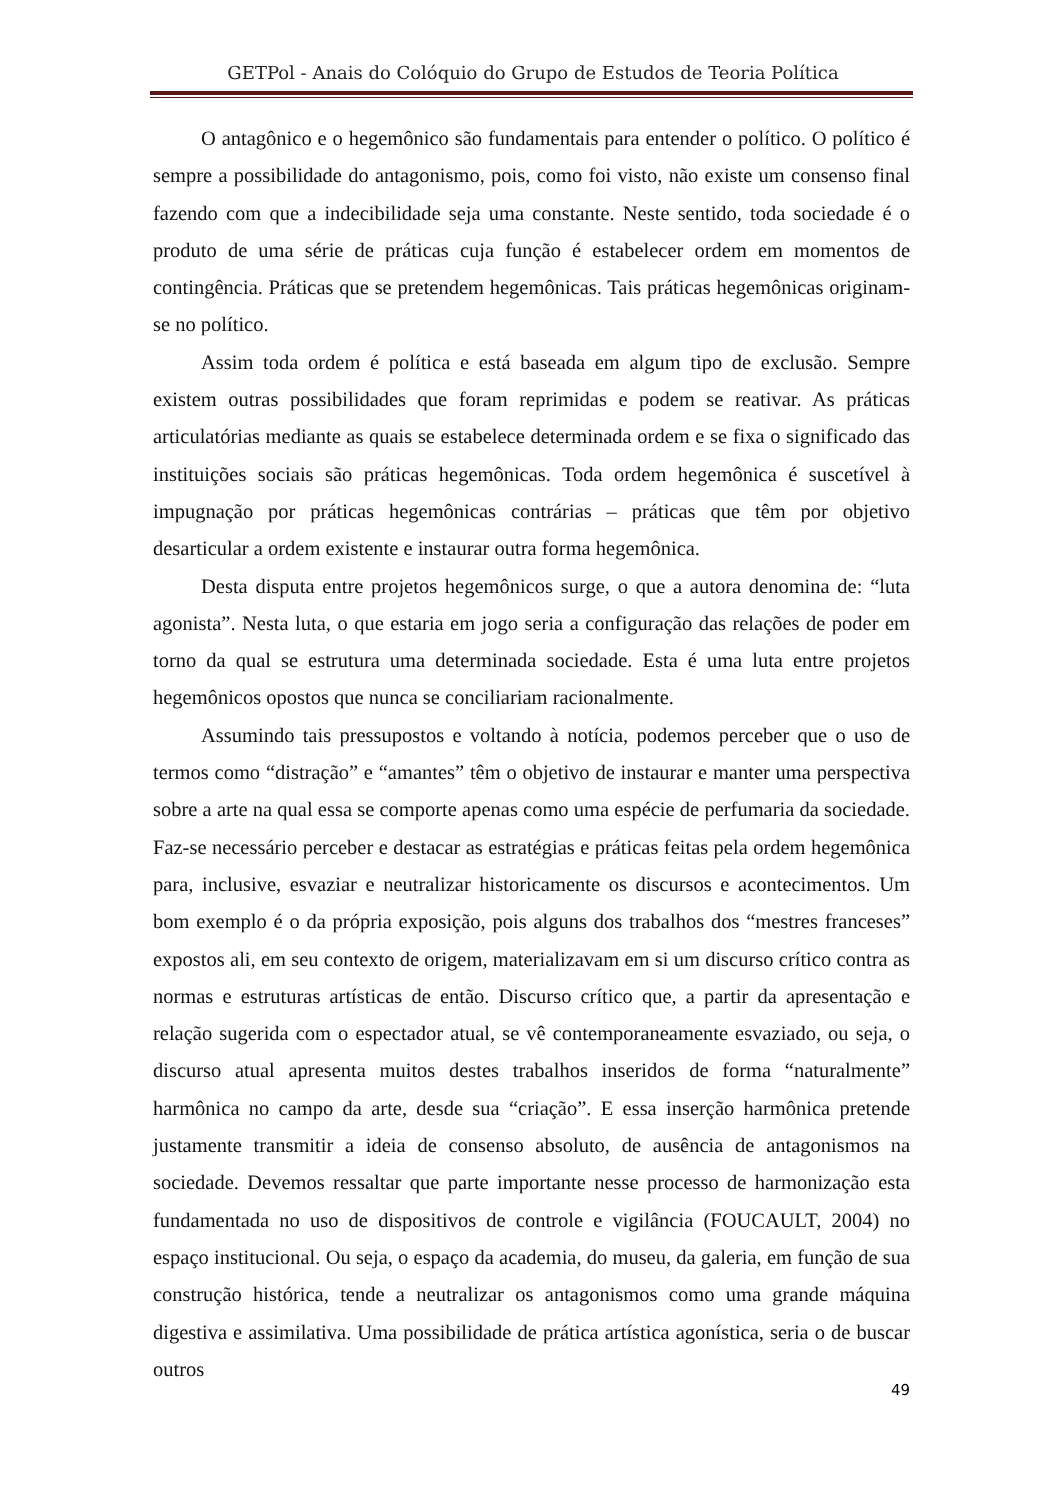GETPol - Anais do Colóquio do Grupo de Estudos de Teoria Política
O antagônico e o hegemônico são fundamentais para entender o político. O político é sempre a possibilidade do antagonismo, pois, como foi visto, não existe um consenso final fazendo com que a indecibilidade seja uma constante. Neste sentido, toda sociedade é o produto de uma série de práticas cuja função é estabelecer ordem em momentos de contingência. Práticas que se pretendem hegemônicas. Tais práticas hegemônicas originam-se no político.
Assim toda ordem é política e está baseada em algum tipo de exclusão. Sempre existem outras possibilidades que foram reprimidas e podem se reativar. As práticas articulatórias mediante as quais se estabelece determinada ordem e se fixa o significado das instituições sociais são práticas hegemônicas. Toda ordem hegemônica é suscetível à impugnação por práticas hegemônicas contrárias – práticas que têm por objetivo desarticular a ordem existente e instaurar outra forma hegemônica.
Desta disputa entre projetos hegemônicos surge, o que a autora denomina de: “luta agonista”. Nesta luta, o que estaria em jogo seria a configuração das relações de poder em torno da qual se estrutura uma determinada sociedade. Esta é uma luta entre projetos hegemônicos opostos que nunca se conciliariam racionalmente.
Assumindo tais pressupostos e voltando à notícia, podemos perceber que o uso de termos como “distração” e “amantes” têm o objetivo de instaurar e manter uma perspectiva sobre a arte na qual essa se comporte apenas como uma espécie de perfumaria da sociedade. Faz-se necessário perceber e destacar as estratégias e práticas feitas pela ordem hegemônica para, inclusive, esvaziar e neutralizar historicamente os discursos e acontecimentos. Um bom exemplo é o da própria exposição, pois alguns dos trabalhos dos “mestres franceses” expostos ali, em seu contexto de origem, materializavam em si um discurso crítico contra as normas e estruturas artísticas de então. Discurso crítico que, a partir da apresentação e relação sugerida com o espectador atual, se vê contemporaneamente esvaziado, ou seja, o discurso atual apresenta muitos destes trabalhos inseridos de forma “naturalmente” harmônica no campo da arte, desde sua “criação”. E essa inserção harmônica pretende justamente transmitir a ideia de consenso absoluto, de ausência de antagonismos na sociedade. Devemos ressaltar que parte importante nesse processo de harmonização esta fundamentada no uso de dispositivos de controle e vigilância (FOUCAULT, 2004) no espaço institucional. Ou seja, o espaço da academia, do museu, da galeria, em função de sua construção histórica, tende a neutralizar os antagonismos como uma grande máquina digestiva e assimilativa. Uma possibilidade de prática artística agonística, seria o de buscar outros
49